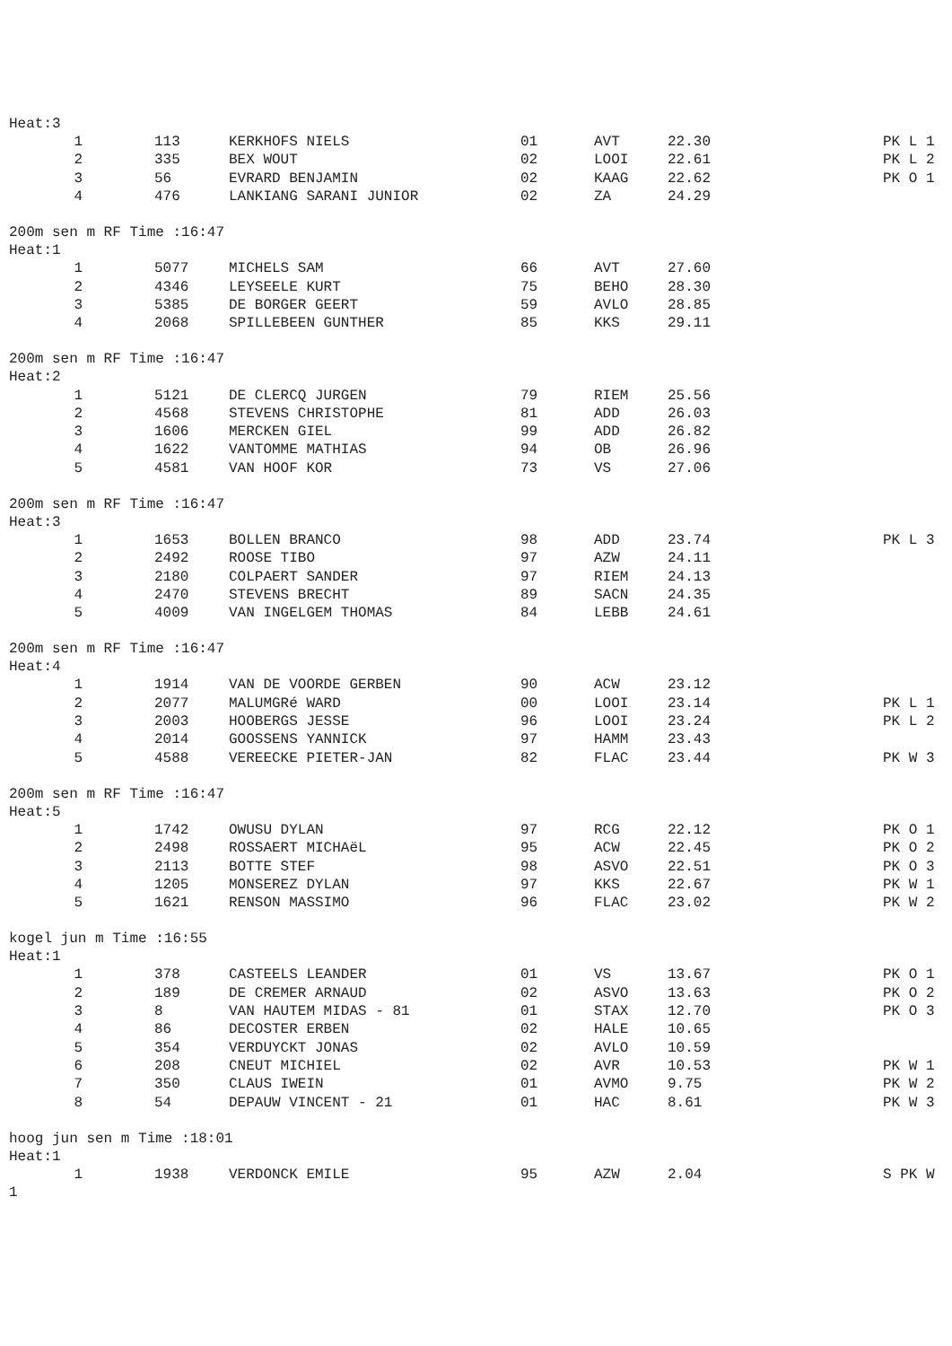Heat:3
| 1 | 113 | KERKHOFS NIELS | 01 | AVT | 22.30 | PK L 1 |
| 2 | 335 | BEX WOUT | 02 | LOOI | 22.61 | PK L 2 |
| 3 | 56 | EVRARD BENJAMIN | 02 | KAAG | 22.62 | PK O 1 |
| 4 | 476 | LANKIANG SARANI JUNIOR | 02 | ZA | 24.29 | |
200m sen m RF Time :16:47
Heat:1
| 1 | 5077 | MICHELS SAM | 66 | AVT | 27.60 | |
| 2 | 4346 | LEYSEELE KURT | 75 | BEHO | 28.30 | |
| 3 | 5385 | DE BORGER GEERT | 59 | AVLO | 28.85 | |
| 4 | 2068 | SPILLEBEEN GUNTHER | 85 | KKS | 29.11 | |
200m sen m RF Time :16:47
Heat:2
| 1 | 5121 | DE CLERCQ JURGEN | 79 | RIEM | 25.56 | |
| 2 | 4568 | STEVENS CHRISTOPHE | 81 | ADD | 26.03 | |
| 3 | 1606 | MERCKEN GIEL | 99 | ADD | 26.82 | |
| 4 | 1622 | VANTOMME MATHIAS | 94 | OB | 26.96 | |
| 5 | 4581 | VAN HOOF KOR | 73 | VS | 27.06 | |
200m sen m RF Time :16:47
Heat:3
| 1 | 1653 | BOLLEN BRANCO | 98 | ADD | 23.74 | PK L 3 |
| 2 | 2492 | ROOSE TIBO | 97 | AZW | 24.11 | |
| 3 | 2180 | COLPAERT SANDER | 97 | RIEM | 24.13 | |
| 4 | 2470 | STEVENS BRECHT | 89 | SACN | 24.35 | |
| 5 | 4009 | VAN INGELGEM THOMAS | 84 | LEBB | 24.61 | |
200m sen m RF Time :16:47
Heat:4
| 1 | 1914 | VAN DE VOORDE GERBEN | 90 | ACW | 23.12 | |
| 2 | 2077 | MALUMGRé WARD | 00 | LOOI | 23.14 | PK L 1 |
| 3 | 2003 | HOOBERGS JESSE | 96 | LOOI | 23.24 | PK L 2 |
| 4 | 2014 | GOOSSENS YANNICK | 97 | HAMM | 23.43 | |
| 5 | 4588 | VEREECKE PIETER-JAN | 82 | FLAC | 23.44 | PK W 3 |
200m sen m RF Time :16:47
Heat:5
| 1 | 1742 | OWUSU DYLAN | 97 | RCG | 22.12 | PK O 1 |
| 2 | 2498 | ROSSAERT MICHAëL | 95 | ACW | 22.45 | PK O 2 |
| 3 | 2113 | BOTTE STEF | 98 | ASVO | 22.51 | PK O 3 |
| 4 | 1205 | MONSEREZ DYLAN | 97 | KKS | 22.67 | PK W 1 |
| 5 | 1621 | RENSON MASSIMO | 96 | FLAC | 23.02 | PK W 2 |
kogel jun m Time :16:55
Heat:1
| 1 | 378 | CASTEELS LEANDER | 01 | VS | 13.67 | PK O 1 |
| 2 | 189 | DE CREMER ARNAUD | 02 | ASVO | 13.63 | PK O 2 |
| 3 | 8 | VAN HAUTEM MIDAS - 81 | 01 | STAX | 12.70 | PK O 3 |
| 4 | 86 | DECOSTER ERBEN | 02 | HALE | 10.65 | |
| 5 | 354 | VERDUYCKT JONAS | 02 | AVLO | 10.59 | |
| 6 | 208 | CNEUT MICHIEL | 02 | AVR | 10.53 | PK W 1 |
| 7 | 350 | CLAUS IWEIN | 01 | AVMO | 9.75 | PK W 2 |
| 8 | 54 | DEPAUW VINCENT - 21 | 01 | HAC | 8.61 | PK W 3 |
hoog jun sen m Time :18:01
Heat:1
| 1 | 1938 | VERDONCK EMILE | 95 | AZW | 2.04 | S PK W |
1